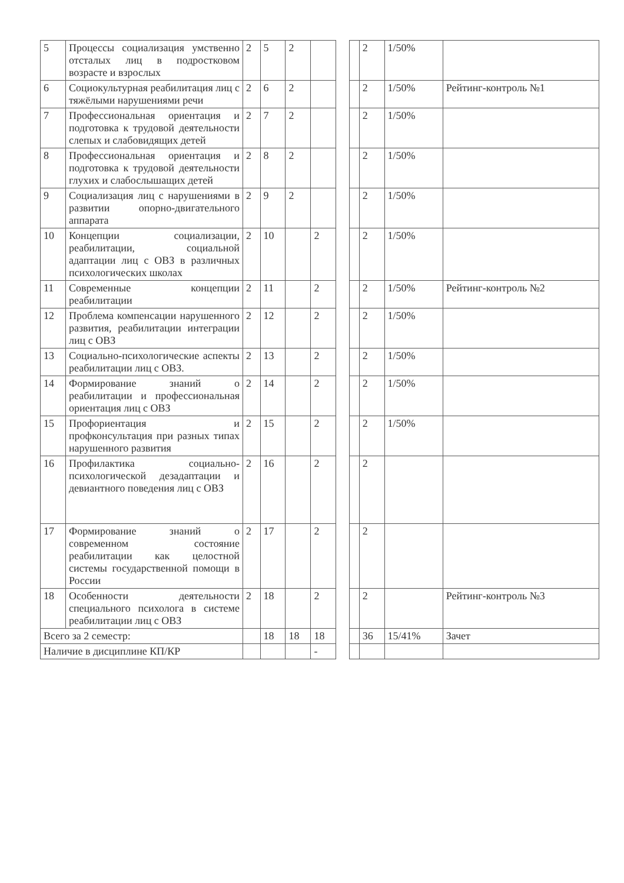| 5 | Процессы социализация умственно отсталых лиц в подростковом возрасте и взрослых | 2 | 5 | 2 | | | | 2 | 1/50% | |
| 6 | Социокультурная реабилитация лиц с тяжёлыми нарушениями речи | 2 | 6 | 2 | | | | 2 | 1/50% | Рейтинг-контроль №1 |
| 7 | Профессиональная ориентация и подготовка к трудовой деятельности слепых и слабовидящих детей | 2 | 7 | 2 | | | | 2 | 1/50% | |
| 8 | Профессиональная ориентация и подготовка к трудовой деятельности глухих и слабослышащих детей | 2 | 8 | 2 | | | | 2 | 1/50% | |
| 9 | Социализация лиц с нарушениями в развитии опорно-двигательного аппарата | 2 | 9 | 2 | | | | 2 | 1/50% | |
| 10 | Концепции социализации, реабилитации, социальной адаптации лиц с ОВЗ в различных психологических школах | 2 | 10 | | 2 | | | 2 | 1/50% | |
| 11 | Современные концепции реабилитации | 2 | 11 | | 2 | | | 2 | 1/50% | Рейтинг-контроль №2 |
| 12 | Проблема компенсации нарушенного развития, реабилитации интеграции лиц с ОВЗ | 2 | 12 | | 2 | | | 2 | 1/50% | |
| 13 | Социально-психологические аспекты реабилитации лиц с ОВЗ. | 2 | 13 | | 2 | | | 2 | 1/50% | |
| 14 | Формирование знаний о реабилитации и профессиональная ориентация лиц с ОВЗ | 2 | 14 | | 2 | | | 2 | 1/50% | |
| 15 | Профориентация и профконсультация при разных типах нарушенного развития | 2 | 15 | | 2 | | | 2 | 1/50% | |
| 16 | Профилактика социально-психологической дезадаптации и девиантного поведения лиц с ОВЗ | 2 | 16 | | 2 | | | 2 | | |
| 17 | Формирование знаний о современном состояние реабилитации как целостной системы государственной помощи в России | 2 | 17 | | 2 | | | 2 | | |
| 18 | Особенности деятельности специального психолога в системе реабилитации лиц с ОВЗ | 2 | 18 | | 2 | | | 2 | | Рейтинг-контроль №3 |
| Всего за 2 семестр: | | | 18 | 18 | 18 | | | 36 | 15/41% | Зачет |
| Наличие в дисциплине КП/КР | | | | | - | | | | | |